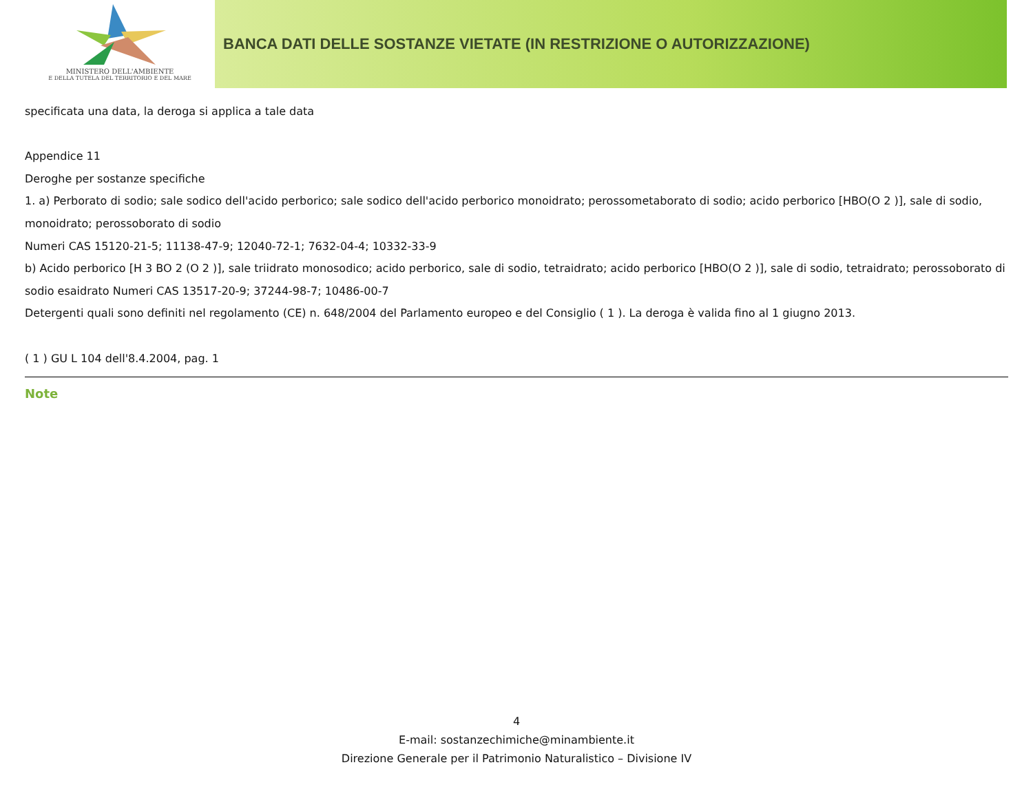MINISTERO DELL'AMBIENTE
E DELLA TUTELA DEL TERRITORIO E DEL MARE
BANCA DATI DELLE SOSTANZE VIETATE (IN RESTRIZIONE O AUTORIZZAZIONE)
specificata una data, la deroga si applica a tale data
Appendice 11
Deroghe per sostanze specifiche
1. a) Perborato di sodio; sale sodico dell'acido perborico; sale sodico dell'acido perborico monoidrato; perossometaborato di sodio; acido perborico [HBO(O 2 )], sale di sodio, monoidrato; perossoborato di sodio
Numeri CAS 15120-21-5; 11138-47-9; 12040-72-1; 7632-04-4; 10332-33-9
b) Acido perborico [H 3 BO 2 (O 2 )], sale triidrato monosodico; acido perborico, sale di sodio, tetraidrato; acido perborico [HBO(O 2 )], sale di sodio, tetraidrato; perossoborato di sodio esaidrato Numeri CAS 13517-20-9; 37244-98-7; 10486-00-7
Detergenti quali sono definiti nel regolamento (CE) n. 648/2004 del Parlamento europeo e del Consiglio ( 1 ). La deroga è valida fino al 1 giugno 2013.
( 1 ) GU L 104 dell'8.4.2004, pag. 1
Note
4
E-mail: sostanzechimiche@minambiente.it
Direzione Generale per il Patrimonio Naturalistico – Divisione IV